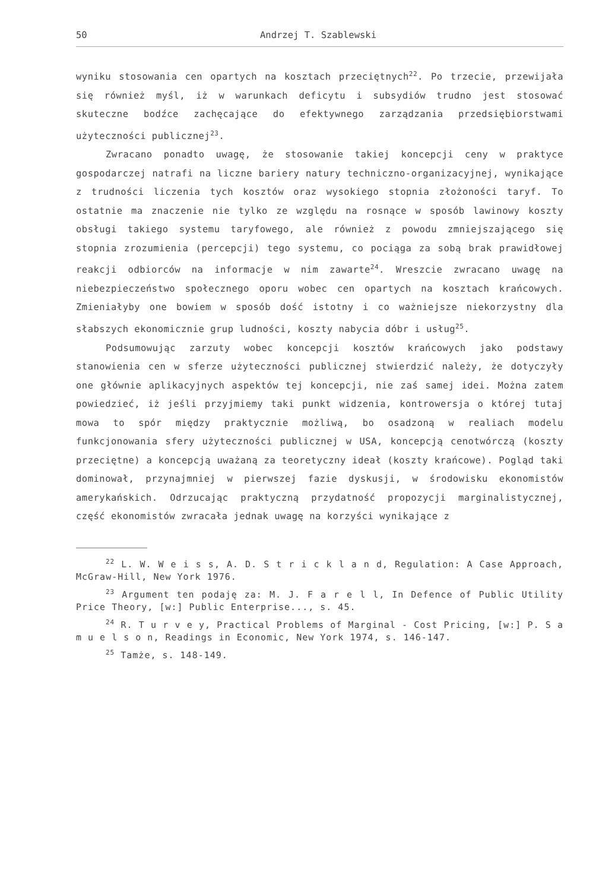50 Andrzej T. Szablewski
wyniku stosowania cen opartych na kosztach przeciętnych<sup>22</sup>. Po trzecie, przewijała się również myśl, iż w warunkach deficytu i subsydiów trudno jest stosować skuteczne bodźce zachęcające do efektywnego zarządzania przedsiębiorstwami użyteczności publicznej<sup>23</sup>.
Zwracano ponadto uwagę, że stosowanie takiej koncepcji ceny w praktyce gospodarczej natrafi na liczne bariery natury techniczno-organizacyjnej, wynikające z trudności liczenia tych kosztów oraz wysokiego stopnia złożoności taryf. To ostatnie ma znaczenie nie tylko ze względu na rosnące w sposób lawinowy koszty obsługi takiego systemu taryfowego, ale również z powodu zmniejszającego się stopnia zrozumienia (percepcji) tego systemu, co pociąga za sobą brak prawidłowej reakcji odbiorców na informacje w nim zawarte<sup>24</sup>. Wreszcie zwracano uwagę na niebezpieczeństwo społecznego oporu wobec cen opartych na kosztach krańcowych. Zmieniałyby one bowiem w sposób dość istotny i co ważniejsze niekorzystny dla słabszych ekonomicznie grup ludności, koszty nabycia dóbr i usług<sup>25</sup>.
Podsumowując zarzuty wobec koncepcji kosztów krańcowych jako podstawy stanowienia cen w sferze użyteczności publicznej stwierdzić należy, że dotyczyły one głównie aplikacyjnych aspektów tej koncepcji, nie zaś samej idei. Można zatem powiedzieć, iż jeśli przyjmiemy taki punkt widzenia, kontrowersja o której tutaj mowa to spór między praktycznie możliwą, bo osadzoną w realiach modelu funkcjonowania sfery użyteczności publicznej w USA, koncepcją cenotwórczą (koszty przeciętne) a koncepcją uważaną za teoretyczny ideał (koszty krańcowe). Pogląd taki dominował, przynajmniej w pierwszej fazie dyskusji, w środowisku ekonomistów amerykańskich. Odrzucając praktyczną przydatność propozycji marginalistycznej, część ekonomistów zwracała jednak uwagę na korzyści wynikające z
<sup>22</sup> L. W. W e i s s, A. D. S t r i c k l a n d, Regulation: A Case Approach, McGraw-Hill, New York 1976.
<sup>23</sup> Argument ten podaję za: M. J. F a r e l l, In Defence of Public Utility Price Theory, [w:] Public Enterprise..., s. 45.
<sup>24</sup> R. T u r v e y, Practical Problems of Marginal - Cost Pricing, [w:] P. S a m u e l s o n, Readings in Economic, New York 1974, s. 146-147.
<sup>25</sup> Tamże, s. 148-149.